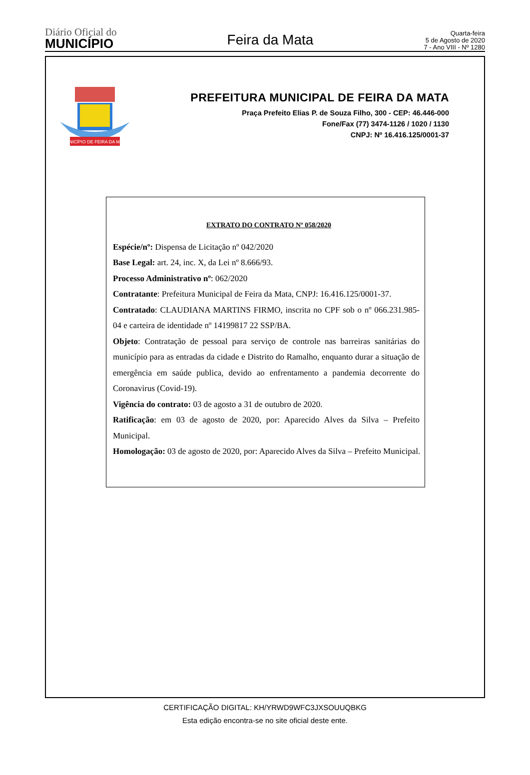Diário Oficial do
MUNICÍPIO
Feira da Mata
Quarta-feira
5 de Agosto de 2020
7 - Ano VIII - Nº 1280
MUNICÍPIO DE FEIRA DA MATA
PREFEITURA MUNICIPAL DE FEIRA DA MATA
Praça Prefeito Elias P. de Souza Filho, 300 - CEP: 46.446-000
Fone/Fax (77) 3474-1126 / 1020 / 1130
CNPJ: Nº 16.416.125/0001-37
EXTRATO DO CONTRATO Nº 058/2020
Espécie/nº: Dispensa de Licitação nº 042/2020
Base Legal: art. 24, inc. X, da Lei nº 8.666/93.
Processo Administrativo nº: 062/2020
Contratante: Prefeitura Municipal de Feira da Mata, CNPJ: 16.416.125/0001-37.
Contratado: CLAUDIANA MARTINS FIRMO, inscrita no CPF sob o nº 066.231.985-04 e carteira de identidade nº 14199817 22 SSP/BA.
Objeto: Contratação de pessoal para serviço de controle nas barreiras sanitárias do município para as entradas da cidade e Distrito do Ramalho, enquanto durar a situação de emergência em saúde publica, devido ao enfrentamento a pandemia decorrente do Coronavirus (Covid-19).
Vigência do contrato: 03 de agosto a 31 de outubro de 2020.
Ratificação: em 03 de agosto de 2020, por: Aparecido Alves da Silva – Prefeito Municipal.
Homologação: 03 de agosto de 2020, por: Aparecido Alves da Silva – Prefeito Municipal.
CERTIFICAÇÃO DIGITAL: KH/YRWD9WFC3JXSOUUQBKG
Esta edição encontra-se no site oficial deste ente.